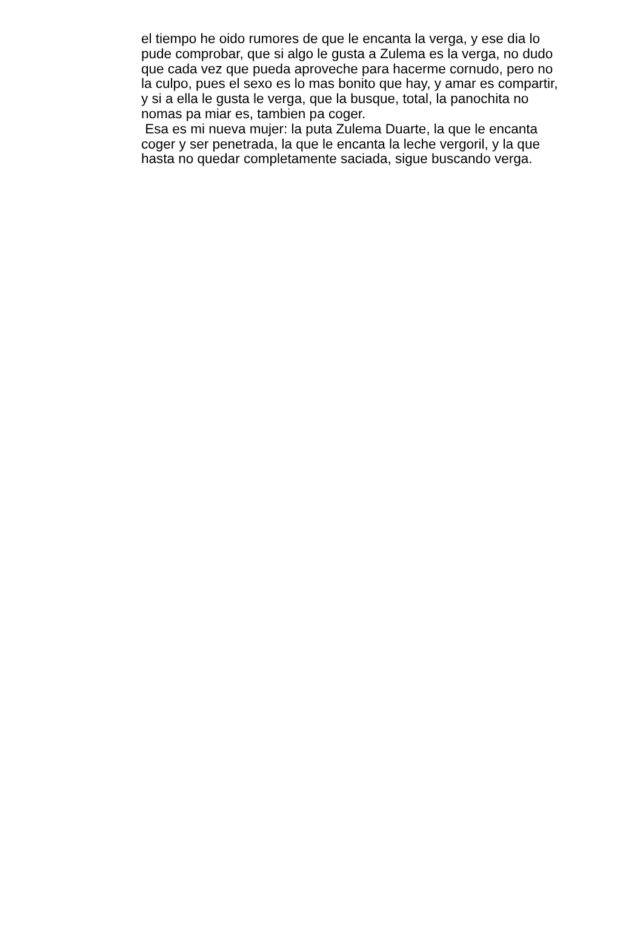el tiempo he oido rumores de que le encanta la verga, y ese dia lo
pude comprobar, que si algo le gusta a Zulema es la verga, no dudo
que cada vez que pueda aproveche para hacerme cornudo, pero no
la culpo, pues el sexo es lo mas bonito que hay, y amar es compartir,
y si a ella le gusta le verga, que la busque, total, la panochita no
nomas pa miar es, tambien pa coger.
Esa es mi nueva mujer: la puta Zulema Duarte, la que le encanta
coger y ser penetrada, la que le encanta la leche vergoril, y la que
hasta no quedar completamente saciada, sigue buscando verga.